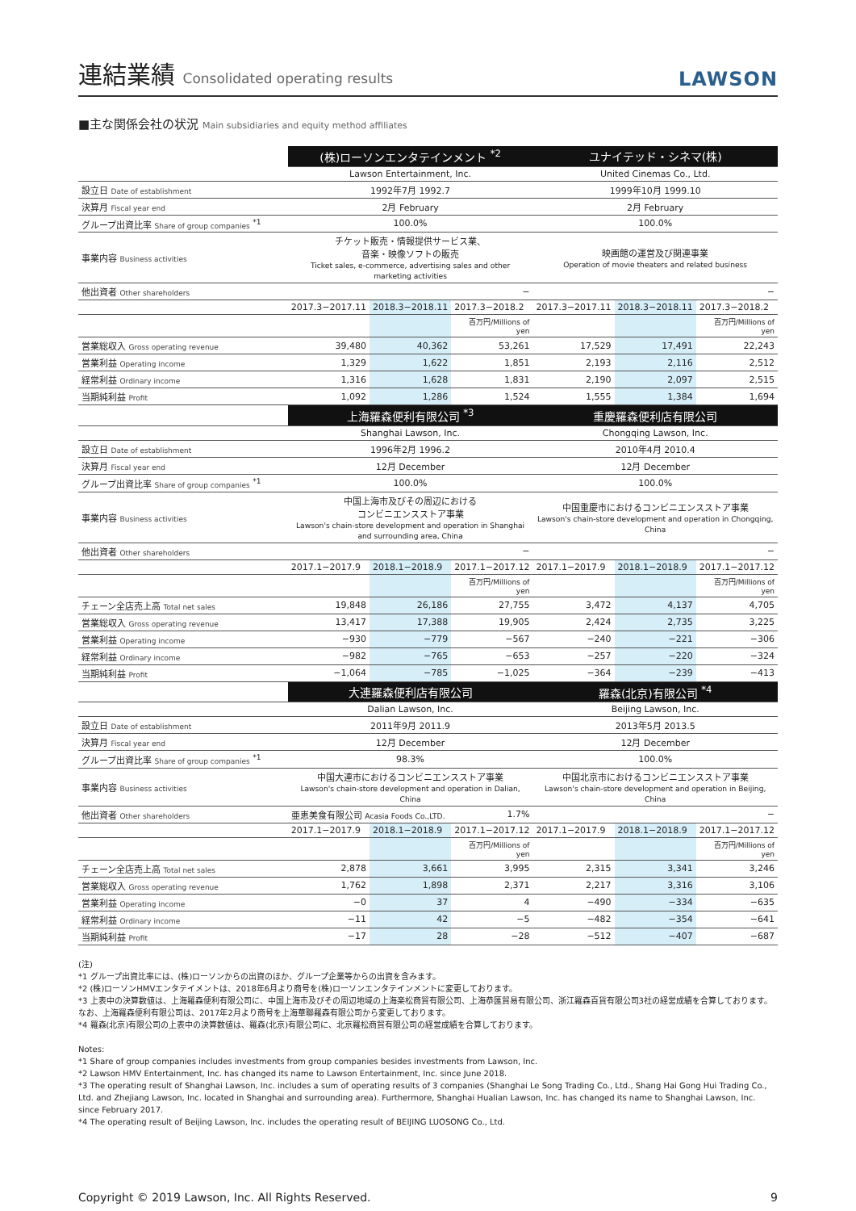連結業績 Consolidated operating results
LAWSON
■主な関係会社の状況 Main subsidiaries and equity method affiliates
| | (株)ローソンエンタテインメント <sup>*2</sup> | | | ユナイテッド・シネマ(株) | | |
| | Lawson Entertainment, Inc. | | | United Cinemas Co., Ltd. | | |
| 設立日 Date of establishment | 1992年7月 1992.7 | | | 1999年10月 1999.10 | | |
| 決算月 Fiscal year end | 2月 February | | | 2月 February | | |
| グループ出資比率 Share of group companies <sup>*1</sup> | 100.0% | | | 100.0% | | |
| 事業内容 Business activities | チケット販売・情報提供サービス業、 音楽・映像ソフトの販売 Ticket sales, e-commerce, advertising sales and other marketing activities | | | 映画館の運営及び関連事業 Operation of movie theaters and related business | | |
| 他出資者 Other shareholders | − | | | − | | |
| | 2017.3−2017.11 | 2018.3−2018.11 | 2017.3−2018.2 | 2017.3−2017.11 | 2018.3−2018.11 | 2017.3−2018.2 |
| | | | 百万円/Millions of yen | | | 百万円/Millions of yen |
| 営業総収入 Gross operating revenue | 39,480 | 40,362 | 53,261 | 17,529 | 17,491 | 22,243 |
| 営業利益 Operating income | 1,329 | 1,622 | 1,851 | 2,193 | 2,116 | 2,512 |
| 経常利益 Ordinary income | 1,316 | 1,628 | 1,831 | 2,190 | 2,097 | 2,515 |
| 当期純利益 Profit | 1,092 | 1,286 | 1,524 | 1,555 | 1,384 | 1,694 |
| | 上海羅森便利有限公司 <sup>*3</sup> | | | 重慶羅森便利店有限公司 | | |
| | Shanghai Lawson, Inc. | | | Chongqing Lawson, Inc. | | |
| 設立日 Date of establishment | 1996年2月 1996.2 | | | 2010年4月 2010.4 | | |
| 決算月 Fiscal year end | 12月 December | | | 12月 December | | |
| グループ出資比率 Share of group companies <sup>*1</sup> | 100.0% | | | 100.0% | | |
| 事業内容 Business activities | 中国上海市及びその周辺における コンビニエンスストア事業 Lawson's chain-store development and operation in Shanghai and surrounding area, China | | | 中国重慶市におけるコンビニエンスストア事業 Lawson's chain-store development and operation in Chongqing, China | | |
| 他出資者 Other shareholders | − | | | − | | |
| | 2017.1−2017.9 | 2018.1−2018.9 | 2017.1−2017.12 | 2017.1−2017.9 | 2018.1−2018.9 | 2017.1−2017.12 |
| | | | 百万円/Millions of yen | | | 百万円/Millions of yen |
| チェーン全店売上高 Total net sales | 19,848 | 26,186 | 27,755 | 3,472 | 4,137 | 4,705 |
| 営業総収入 Gross operating revenue | 13,417 | 17,388 | 19,905 | 2,424 | 2,735 | 3,225 |
| 営業利益 Operating income | −930 | −779 | −567 | −240 | −221 | −306 |
| 経常利益 Ordinary income | −982 | −765 | −653 | −257 | −220 | −324 |
| 当期純利益 Profit | −1,064 | −785 | −1,025 | −364 | −239 | −413 |
| | 大連羅森便利店有限公司 | | | 羅森(北京)有限公司 <sup>*4</sup> | | |
| | Dalian Lawson, Inc. | | | Beijing Lawson, Inc. | | |
| 設立日 Date of establishment | 2011年9月 2011.9 | | | 2013年5月 2013.5 | | |
| 決算月 Fiscal year end | 12月 December | | | 12月 December | | |
| グループ出資比率 Share of group companies <sup>*1</sup> | 98.3% | | | 100.0% | | |
| 事業内容 Business activities | 中国大連市におけるコンビニエンスストア事業 Lawson's chain-store development and operation in Dalian, China | | | 中国北京市におけるコンビニエンスストア事業 Lawson's chain-store development and operation in Beijing, China | | |
| 他出資者 Other shareholders | 亜恵美食有限公司 Acasia Foods Co.,LTD. | | 1.7% | − | | |
| | 2017.1−2017.9 | 2018.1−2018.9 | 2017.1−2017.12 | 2017.1−2017.9 | 2018.1−2018.9 | 2017.1−2017.12 |
| | | | 百万円/Millions of yen | | | 百万円/Millions of yen |
| チェーン全店売上高 Total net sales | 2,878 | 3,661 | 3,995 | 2,315 | 3,341 | 3,246 |
| 営業総収入 Gross operating revenue | 1,762 | 1,898 | 2,371 | 2,217 | 3,316 | 3,106 |
| 営業利益 Operating income | −0 | 37 | 4 | −490 | −334 | −635 |
| 経常利益 Ordinary income | −11 | 42 | −5 | −482 | −354 | −641 |
| 当期純利益 Profit | −17 | 28 | −28 | −512 | −407 | −687 |
(注)
*1 グループ出資比率には、(株)ローソンからの出資のほか、グループ企業等からの出資を含みます。
*2 (株)ローソンHMVエンタテイメントは、2018年6月より商号を(株)ローソンエンタテインメントに変更しております。
*3 上表中の決算数値は、上海羅森便利有限公司に、中国上海市及びその周辺地域の上海楽松商貿有限公司、上海恭匯貿易有限公司、浙江羅森百貨有限公司3社の経営成績を合算しております。なお、上海羅森便利有限公司は、2017年2月より商号を上海華聯羅森有限公司から変更しております。
*4 羅森(北京)有限公司の上表中の決算数値は、羅森(北京)有限公司に、北京羅松商貿有限公司の経営成績を合算しております。
Notes:
*1 Share of group companies includes investments from group companies besides investments from Lawson, Inc.
*2 Lawson HMV Entertainment, Inc. has changed its name to Lawson Entertainment, Inc. since June 2018.
*3 The operating result of Shanghai Lawson, Inc. includes a sum of operating results of 3 companies (Shanghai Le Song Trading Co., Ltd., Shang Hai Gong Hui Trading Co., Ltd. and Zhejiang Lawson, Inc. located in Shanghai and surrounding area). Furthermore, Shanghai Hualian Lawson, Inc. has changed its name to Shanghai Lawson, Inc. since February 2017.
*4 The operating result of Beijing Lawson, Inc. includes the operating result of BEIJING LUOSONG Co., Ltd.
Copyright © 2019 Lawson, Inc. All Rights Reserved. 9